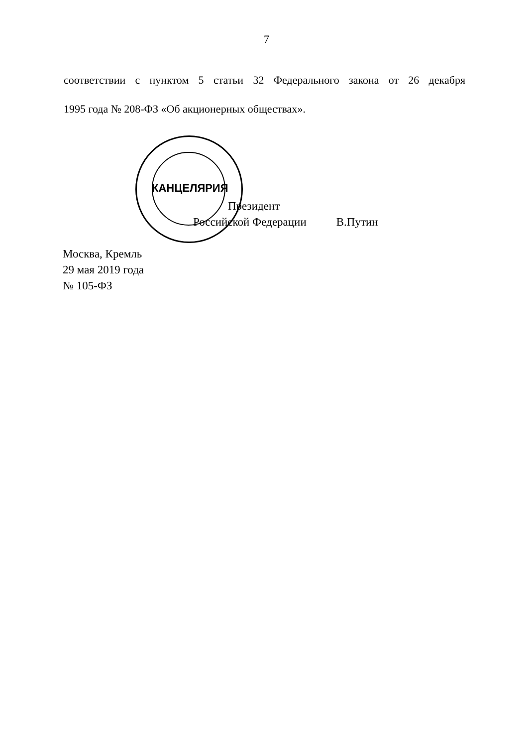КАНЦЕЛЯРИЯ
7
соответствии с пунктом 5 статьи 32 Федерального закона от 26 декабря
1995 года № 208-ФЗ «Об акционерных обществах».
Президент
Российской Федерации В.Путин
Москва, Кремль
29 мая 2019 года
№ 105-ФЗ